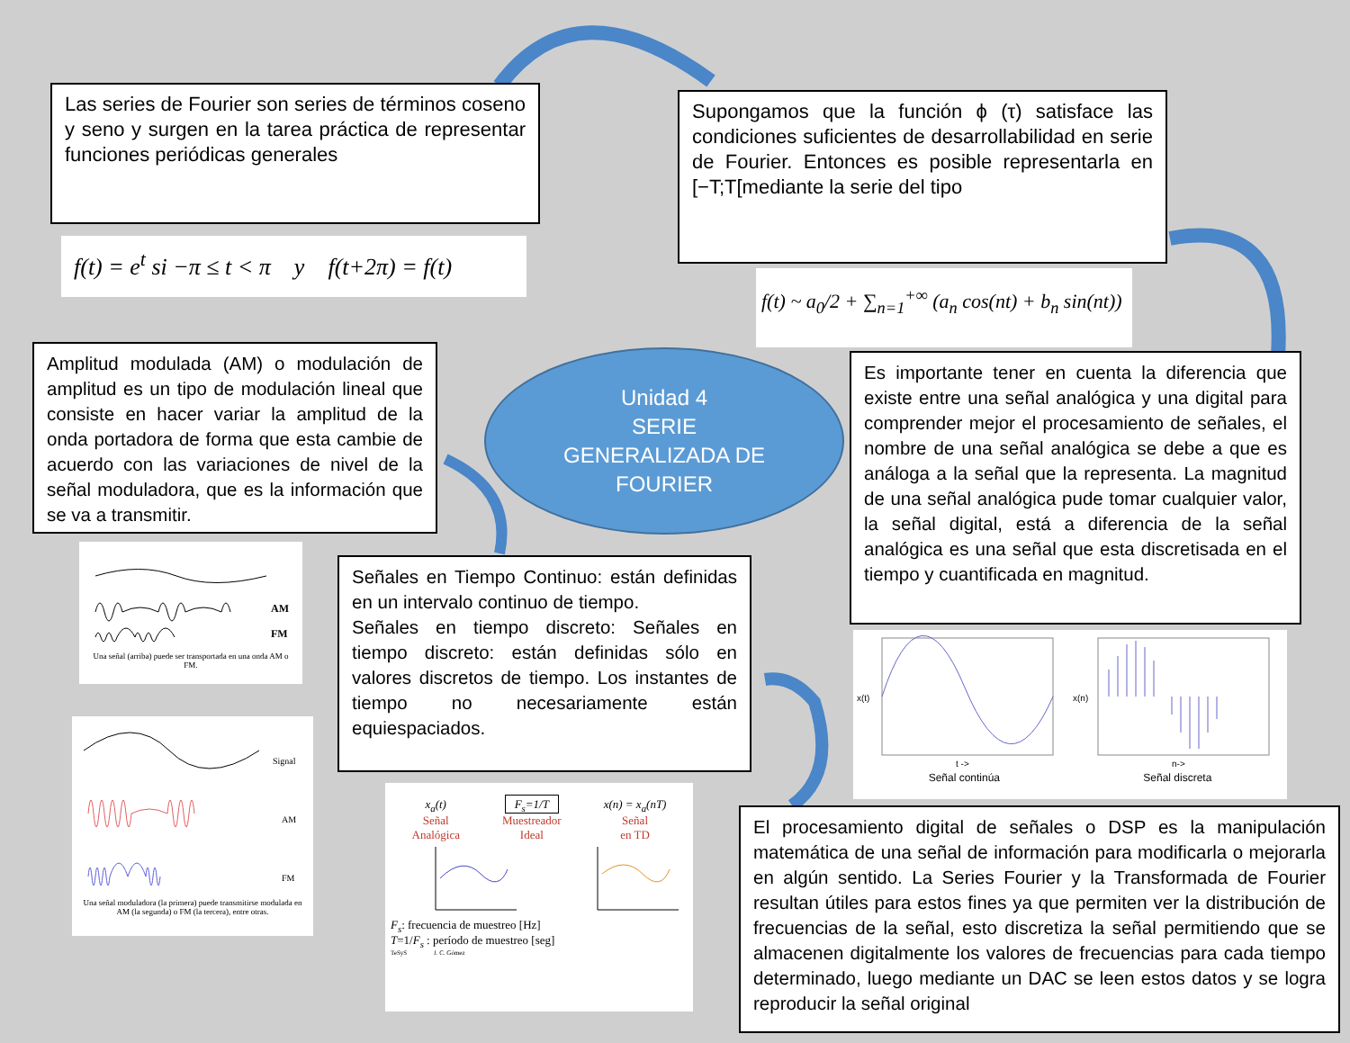Las series de Fourier son series de términos coseno y seno y surgen en la tarea práctica de representar funciones periódicas generales
f(t) = e<sup>t</sup> si −π ≤ t < π y f(t+2π) = f(t)
Supongamos que la función ϕ (τ) satisface las condiciones suficientes de desarrollabilidad en serie de Fourier. Entonces es posible representarla en [−T;T[mediante la serie del tipo
f(t) ~ a<sub>0</sub>/2 + ∑<sub>n=1</sub><sup>+∞</sup> (a<sub>n</sub> cos(nt) + b<sub>n</sub> sin(nt))
Amplitud modulada (AM) o modulación de amplitud es un tipo de modulación lineal que consiste en hacer variar la amplitud de la onda portadora de forma que esta cambie de acuerdo con las variaciones de nivel de la señal moduladora, que es la información que se va a transmitir.
Unidad 4
SERIE
GENERALIZADA DE
FOURIER
Es importante tener en cuenta la diferencia que existe entre una señal analógica y una digital para comprender mejor el procesamiento de señales, el nombre de una señal analógica se debe a que es análoga a la señal que la representa. La magnitud de una señal analógica pude tomar cualquier valor, la señal digital, está a diferencia de la señal analógica es una señal que esta discretisada en el tiempo y cuantificada en magnitud.
AM
FM
Una señal (arriba) puede ser transportada en una onda AM o FM.
Signal
AM
FM
Una señal moduladora (la primera) puede transmitirse modulada en AM (la segunda) o FM (la tercera), entre otras.
Señales en Tiempo Continuo: están definidas en un intervalo continuo de tiempo.
Señales en tiempo discreto: Señales en tiempo discreto: están definidas sólo en valores discretos de tiempo. Los instantes de tiempo no necesariamente están equiespaciados.
x<sub>a</sub>(t)
Señal
Analógica
F<sub>s</sub>=1/T
Muestreador
Ideal
x(n) = x<sub>a</sub>(nT)
Señal
en TD
F<sub>s</sub>: frecuencia de muestreo [Hz]
T=1/F<sub>s</sub> : período de muestreo [seg]
TeSyS J. C. Gómez
x(t)
x(n)
t ->
n->
Señal continúa Señal discreta
El procesamiento digital de señales o DSP es la manipulación matemática de una señal de información para modificarla o mejorarla en algún sentido. La Series Fourier y la Transformada de Fourier resultan útiles para estos fines ya que permiten ver la distribución de frecuencias de la señal, esto discretiza la señal permitiendo que se almacenen digitalmente los valores de frecuencias para cada tiempo determinado, luego mediante un DAC se leen estos datos y se logra reproducir la señal original